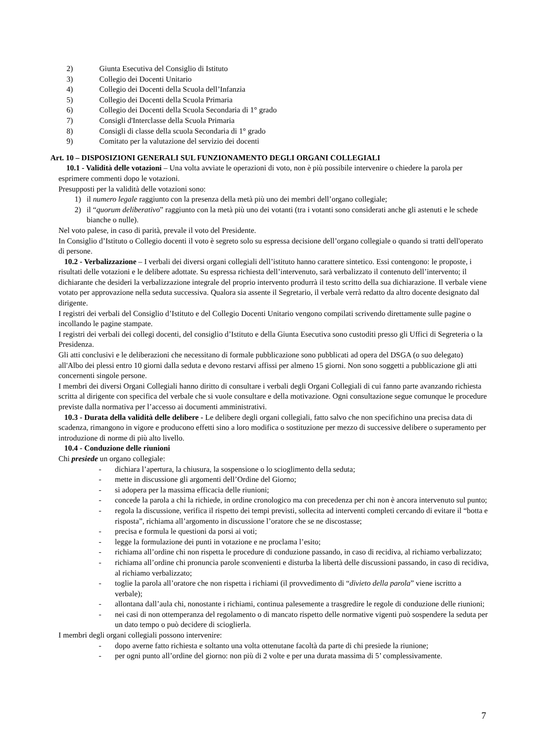2) Giunta Esecutiva del Consiglio di Istituto
3) Collegio dei Docenti Unitario
4) Collegio dei Docenti della Scuola dell’Infanzia
5) Collegio dei Docenti della Scuola Primaria
6) Collegio dei Docenti della Scuola Secondaria di 1° grado
7) Consigli d'Interclasse della Scuola Primaria
8) Consigli di classe della scuola Secondaria di 1° grado
9) Comitato per la valutazione del servizio dei docenti
Art. 10 – DISPOSIZIONI GENERALI SUL FUNZIONAMENTO DEGLI ORGANI COLLEGIALI
10.1 - Validità delle votazioni – Una volta avviate le operazioni di voto, non è più possibile intervenire o chiedere la parola per esprimere commenti dopo le votazioni.
Presupposti per la validità delle votazioni sono:
1) il numero legale raggiunto con la presenza della metà più uno dei membri dell’organo collegiale;
2) il “quorum deliberativo” raggiunto con la metà più uno dei votanti (tra i votanti sono considerati anche gli astenuti e le schede bianche o nulle).
Nel voto palese, in caso di parità, prevale il voto del Presidente.
In Consiglio d’Istituto o Collegio docenti il voto è segreto solo su espressa decisione dell’organo collegiale o quando si tratti dell'operato di persone.
10.2 - Verbalizzazione – I verbali dei diversi organi collegiali dell’istituto hanno carattere sintetico. Essi contengono: le proposte, i risultati delle votazioni e le delibere adottate. Su espressa richiesta dell’intervenuto, sarà verbalizzato il contenuto dell’intervento; il dichiarante che desideri la verbalizzazione integrale del proprio intervento produrrà il testo scritto della sua dichiarazione. Il verbale viene votato per approvazione nella seduta successiva. Qualora sia assente il Segretario, il verbale verrà redatto da altro docente designato dal dirigente.
I registri dei verbali del Consiglio d’Istituto e del Collegio Docenti Unitario vengono compilati scrivendo direttamente sulle pagine o incollando le pagine stampate.
I registri dei verbali dei collegi docenti, del consiglio d’Istituto e della Giunta Esecutiva sono custoditi presso gli Uffici di Segreteria o la Presidenza.
Gli atti conclusivi e le deliberazioni che necessitano di formale pubblicazione sono pubblicati ad opera del DSGA (o suo delegato) all'Albo dei plessi entro 10 giorni dalla seduta e devono restarvi affissi per almeno 15 giorni. Non sono soggetti a pubblicazione gli atti concernenti singole persone.
I membri dei diversi Organi Collegiali hanno diritto di consultare i verbali degli Organi Collegiali di cui fanno parte avanzando richiesta scritta al dirigente con specifica del verbale che si vuole consultare e della motivazione. Ogni consultazione segue comunque le procedure previste dalla normativa per l’accesso ai documenti amministrativi.
10.3 - Durata della validità delle delibere - Le delibere degli organi collegiali, fatto salvo che non specifichino una precisa data di scadenza, rimangono in vigore e producono effetti sino a loro modifica o sostituzione per mezzo di successive delibere o superamento per introduzione di norme di più alto livello.
10.4 - Conduzione delle riunioni
Chi presiede un organo collegiale:
- dichiara l’apertura, la chiusura, la sospensione o lo scioglimento della seduta;
- mette in discussione gli argomenti dell’Ordine del Giorno;
- si adopera per la massima efficacia delle riunioni;
- concede la parola a chi la richiede, in ordine cronologico ma con precedenza per chi non è ancora intervenuto sul punto;
- regola la discussione, verifica il rispetto dei tempi previsti, sollecita ad interventi completi cercando di evitare il “botta e risposta”, richiama all’argomento in discussione l’oratore che se ne discostasse;
- precisa e formula le questioni da porsi ai voti;
- legge la formulazione dei punti in votazione e ne proclama l’esito;
- richiama all’ordine chi non rispetta le procedure di conduzione passando, in caso di recidiva, al richiamo verbalizzato;
- richiama all’ordine chi pronuncia parole sconvenienti e disturba la libertà delle discussioni passando, in caso di recidiva, al richiamo verbalizzato;
- toglie la parola all’oratore che non rispetta i richiami (il provvedimento di “divieto della parola” viene iscritto a verbale);
- allontana dall’aula chi, nonostante i richiami, continua palesemente a trasgredire le regole di conduzione delle riunioni;
- nei casi di non ottemperanza del regolamento o di mancato rispetto delle normative vigenti può sospendere la seduta per un dato tempo o può decidere di scioglierla.
I membri degli organi collegiali possono intervenire:
- dopo averne fatto richiesta e soltanto una volta ottenutane facoltà da parte di chi presiede la riunione;
- per ogni punto all’ordine del giorno: non più di 2 volte e per una durata massima di 5’ complessivamente.
7